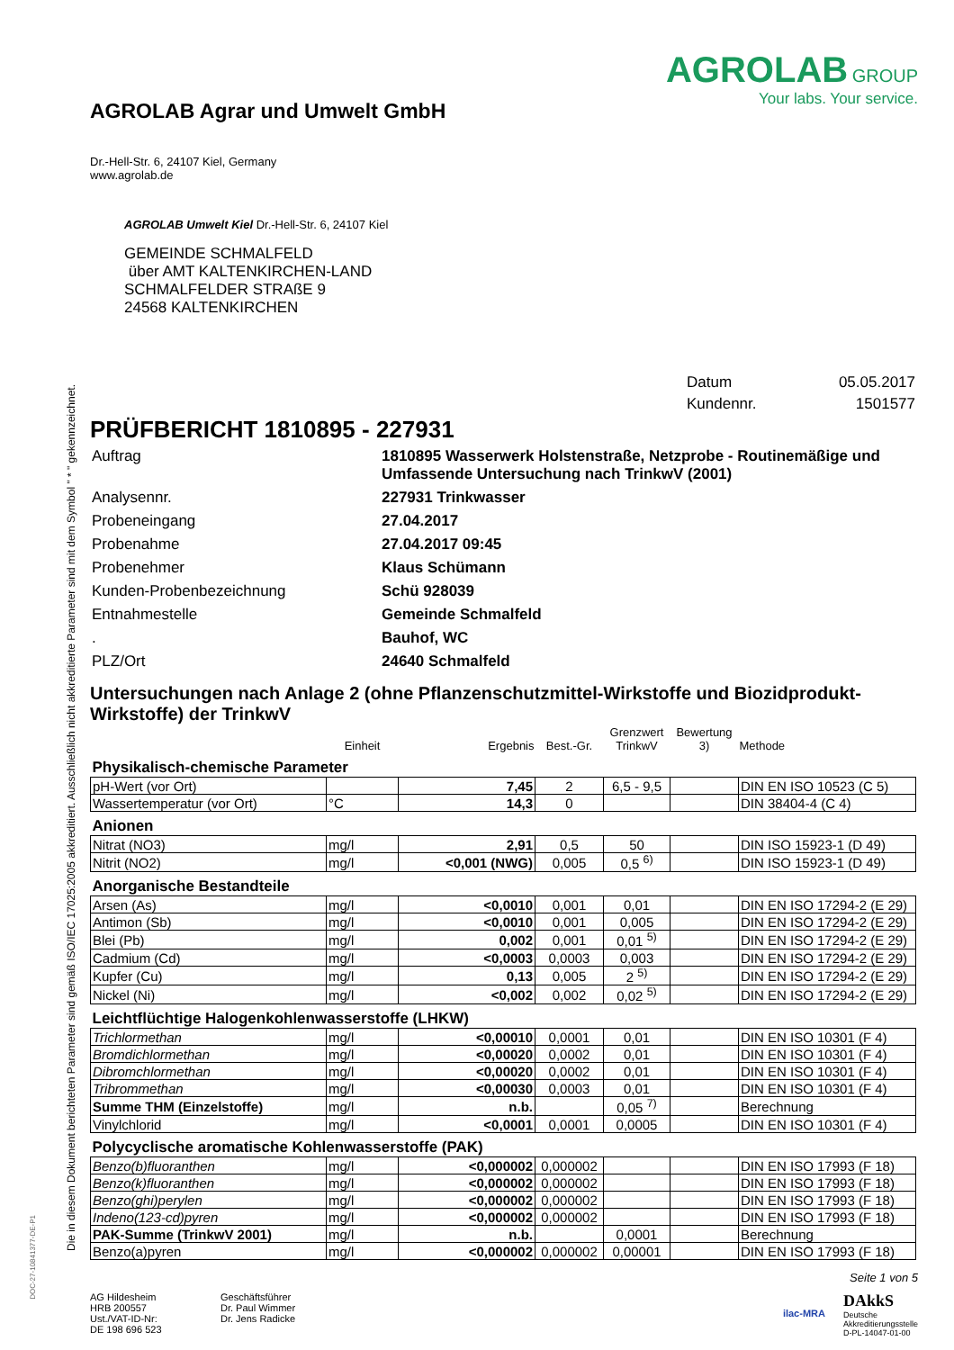Die in diesem Dokument berichteten Parameter sind gemäß ISO/IEC 17025:2005 akkreditiert. Ausschließlich nicht akkreditierte Parameter sind mit dem Symbol " * " gekennzeichnet.
DOC-27-10841377-DE-P1
AGROLAB Agrar und Umwelt GmbH
Dr.-Hell-Str. 6, 24107 Kiel, Germany
www.agrolab.de
AGROLAB GROUP
Your labs. Your service.
AGROLAB Umwelt Kiel Dr.-Hell-Str. 6, 24107 Kiel
GEMEINDE SCHMALFELD
über AMT KALTENKIRCHEN-LAND
SCHMALFELDER STRAßE 9
24568 KALTENKIRCHEN
| Datum | 05.05.2017 |
| Kundennr. | 1501577 |
PRÜFBERICHT 1810895 - 227931
| Auftrag | 1810895 Wasserwerk Holstenstraße, Netzprobe - Routinemäßige und Umfassende Untersuchung nach TrinkwV (2001) |
| Analysennr. | 227931 Trinkwasser |
| Probeneingang | 27.04.2017 |
| Probenahme | 27.04.2017 09:45 |
| Probenehmer | Klaus Schümann |
| Kunden-Probenbezeichnung | Schü 928039 |
| Entnahmestelle | Gemeinde Schmalfeld |
| . | Bauhof, WC |
| PLZ/Ort | 24640 Schmalfeld |
Untersuchungen nach Anlage 2 (ohne Pflanzenschutzmittel-Wirkstoffe und Biozidprodukt-Wirkstoffe) der TrinkwV
| | Einheit | Ergebnis | Best.-Gr. | Grenzwert TrinkwV | Bewertung 3) | Methode |
| --- | --- | --- | --- | --- | --- | --- |
| Physikalisch-chemische Parameter | | | | | | |
| pH-Wert (vor Ort) | | 7,45 | 2 | 6,5 - 9,5 | | DIN EN ISO 10523 (C 5) |
| Wassertemperatur (vor Ort) | °C | 14,3 | 0 | | | DIN 38404-4 (C 4) |
| Anionen | | | | | | |
| Nitrat (NO3) | mg/l | 2,91 | 0,5 | 50 | | DIN ISO 15923-1 (D 49) |
| Nitrit (NO2) | mg/l | <0,001 (NWG) | 0,005 | 0,5 <sup>6)</sup> | | DIN ISO 15923-1 (D 49) |
| Anorganische Bestandteile | | | | | | |
| Arsen (As) | mg/l | <0,0010 | 0,001 | 0,01 | | DIN EN ISO 17294-2 (E 29) |
| Antimon (Sb) | mg/l | <0,0010 | 0,001 | 0,005 | | DIN EN ISO 17294-2 (E 29) |
| Blei (Pb) | mg/l | 0,002 | 0,001 | 0,01 <sup>5)</sup> | | DIN EN ISO 17294-2 (E 29) |
| Cadmium (Cd) | mg/l | <0,0003 | 0,0003 | 0,003 | | DIN EN ISO 17294-2 (E 29) |
| Kupfer (Cu) | mg/l | 0,13 | 0,005 | 2 <sup>5)</sup> | | DIN EN ISO 17294-2 (E 29) |
| Nickel (Ni) | mg/l | <0,002 | 0,002 | 0,02 <sup>5)</sup> | | DIN EN ISO 17294-2 (E 29) |
| Leichtflüchtige Halogenkohlenwasserstoffe (LHKW) | | | | | | |
| Trichlormethan | mg/l | <0,00010 | 0,0001 | 0,01 | | DIN EN ISO 10301 (F 4) |
| Bromdichlormethan | mg/l | <0,00020 | 0,0002 | 0,01 | | DIN EN ISO 10301 (F 4) |
| Dibromchlormethan | mg/l | <0,00020 | 0,0002 | 0,01 | | DIN EN ISO 10301 (F 4) |
| Tribrommethan | mg/l | <0,00030 | 0,0003 | 0,01 | | DIN EN ISO 10301 (F 4) |
| Summe THM (Einzelstoffe) | mg/l | n.b. | | 0,05 <sup>7)</sup> | | Berechnung |
| Vinylchlorid | mg/l | <0,0001 | 0,0001 | 0,0005 | | DIN EN ISO 10301 (F 4) |
| Polycyclische aromatische Kohlenwasserstoffe (PAK) | | | | | | |
| Benzo(b)fluoranthen | mg/l | <0,000002 | 0,000002 | | | DIN EN ISO 17993 (F 18) |
| Benzo(k)fluoranthen | mg/l | <0,000002 | 0,000002 | | | DIN EN ISO 17993 (F 18) |
| Benzo(ghi)perylen | mg/l | <0,000002 | 0,000002 | | | DIN EN ISO 17993 (F 18) |
| Indeno(123-cd)pyren | mg/l | <0,000002 | 0,000002 | | | DIN EN ISO 17993 (F 18) |
| PAK-Summe (TrinkwV 2001) | mg/l | n.b. | | 0,0001 | | Berechnung |
| Benzo(a)pyren | mg/l | <0,000002 | 0,000002 | 0,00001 | | DIN EN ISO 17993 (F 18) |
Seite 1 von 5
AG Hildesheim
HRB 200557
Ust./VAT-ID-Nr:
DE 198 696 523
Geschäftsführer
Dr. Paul Wimmer
Dr. Jens Radicke
ilac-MRA
DAkkS
Deutsche
Akkreditierungsstelle
D-PL-14047-01-00